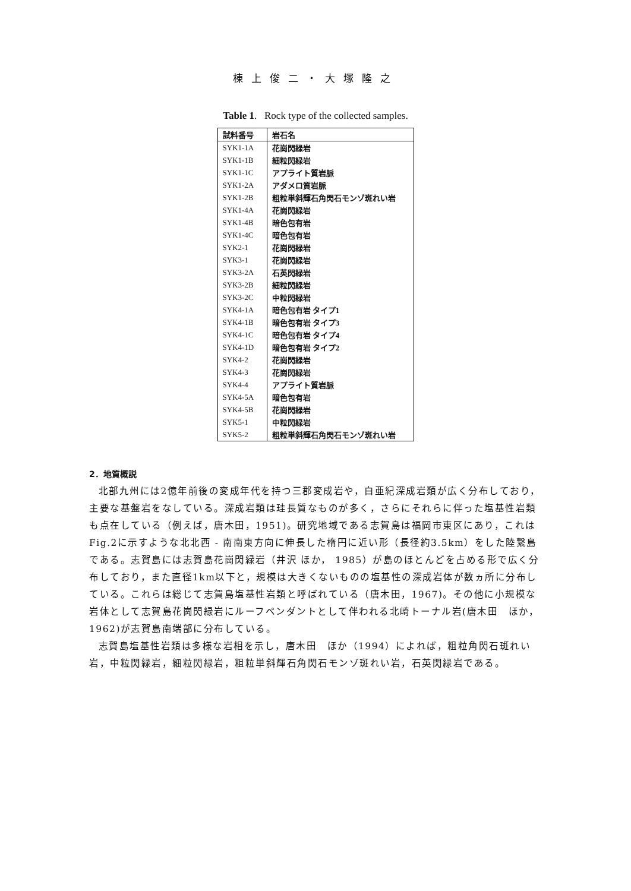棟上俊二・大塚隆之
Table 1. Rock type of the collected samples.
| 試料番号 | 岩石名 |
| --- | --- |
| SYK1-1A | 花崗閃緑岩 |
| SYK1-1B | 細粒閃緑岩 |
| SYK1-1C | アプライト質岩脈 |
| SYK1-2A | アダメロ質岩脈 |
| SYK1-2B | 粗粒単斜輝石角閃石モンゾ斑れい岩 |
| SYK1-4A | 花崗閃緑岩 |
| SYK1-4B | 暗色包有岩 |
| SYK1-4C | 暗色包有岩 |
| SYK2-1 | 花崗閃緑岩 |
| SYK3-1 | 花崗閃緑岩 |
| SYK3-2A | 石英閃緑岩 |
| SYK3-2B | 細粒閃緑岩 |
| SYK3-2C | 中粒閃緑岩 |
| SYK4-1A | 暗色包有岩 タイプ1 |
| SYK4-1B | 暗色包有岩 タイプ3 |
| SYK4-1C | 暗色包有岩 タイプ4 |
| SYK4-1D | 暗色包有岩 タイプ2 |
| SYK4-2 | 花崗閃緑岩 |
| SYK4-3 | 花崗閃緑岩 |
| SYK4-4 | アプライト質岩脈 |
| SYK4-5A | 暗色包有岩 |
| SYK4-5B | 花崗閃緑岩 |
| SYK5-1 | 中粒閃緑岩 |
| SYK5-2 | 粗粒単斜輝石角閃石モンゾ斑れい岩 |
2．地質概説
北部九州には2億年前後の変成年代を持つ三郡変成岩や，白亜紀深成岩類が広く分布しており，主要な基盤岩をなしている。深成岩類は珪長質なものが多く，さらにそれらに伴った塩基性岩類も点在している（例えば，唐木田，1951)。研究地域である志賀島は福岡市東区にあり，これはFig.2に示すような北北西 - 南南東方向に伸長した楕円に近い形（長径約3.5km）をした陸繋島である。志賀島には志賀島花崗閃緑岩（井沢 ほか， 1985）が島のほとんどを占める形で広く分布しており，また直径1km以下と，規模は大きくないものの塩基性の深成岩体が数ヵ所に分布している。これらは総じて志賀島塩基性岩類と呼ばれている（唐木田，1967)。その他に小規模な岩体として志賀島花崗閃緑岩にルーフペンダントとして伴われる北崎トーナル岩(唐木田　ほか，1962)が志賀島南端部に分布している。
志賀島塩基性岩類は多様な岩相を示し，唐木田　ほか（1994）によれば，粗粒角閃石斑れい岩，中粒閃緑岩，細粒閃緑岩，粗粒単斜輝石角閃石モンゾ斑れい岩，石英閃緑岩である。